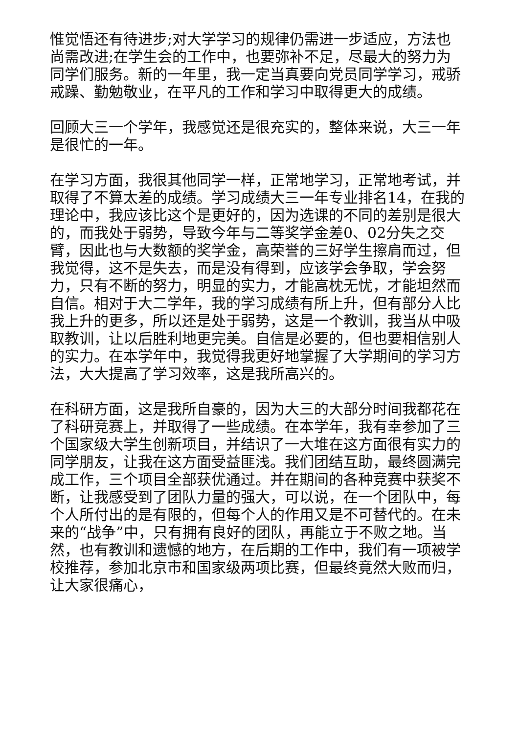惟觉悟还有待进步;对大学学习的规律仍需进一步适应，方法也尚需改进;在学生会的工作中，也要弥补不足，尽最大的努力为同学们服务。新的一年里，我一定当真要向党员同学学习，戒骄戒躁、勤勉敬业，在平凡的工作和学习中取得更大的成绩。
回顾大三一个学年，我感觉还是很充实的，整体来说，大三一年是很忙的一年。
在学习方面，我很其他同学一样，正常地学习，正常地考试，并取得了不算太差的成绩。学习成绩大三一年专业排名14，在我的理论中，我应该比这个是更好的，因为选课的不同的差别是很大的，而我处于弱势，导致今年与二等奖学金差0、02分失之交臂，因此也与大数额的奖学金，高荣誉的三好学生擦肩而过，但我觉得，这不是失去，而是没有得到，应该学会争取，学会努力，只有不断的努力，明显的实力，才能高枕无忧，才能坦然而自信。相对于大二学年，我的学习成绩有所上升，但有部分人比我上升的更多，所以还是处于弱势，这是一个教训，我当从中吸取教训，让以后胜利地更完美。自信是必要的，但也要相信别人的实力。在本学年中，我觉得我更好地掌握了大学期间的学习方法，大大提高了学习效率，这是我所高兴的。
在科研方面，这是我所自豪的，因为大三的大部分时间我都花在了科研竞赛上，并取得了一些成绩。在本学年，我有幸参加了三个国家级大学生创新项目，并结识了一大堆在这方面很有实力的同学朋友，让我在这方面受益匪浅。我们团结互助，最终圆满完成工作，三个项目全部获优通过。并在期间的各种竞赛中获奖不断，让我感受到了团队力量的强大，可以说，在一个团队中，每个人所付出的是有限的，但每个人的作用又是不可替代的。在未来的“战争”中，只有拥有良好的团队，再能立于不败之地。当然，也有教训和遗憾的地方，在后期的工作中，我们有一项被学校推荐，参加北京市和国家级两项比赛，但最终竟然大败而归，让大家很痛心，